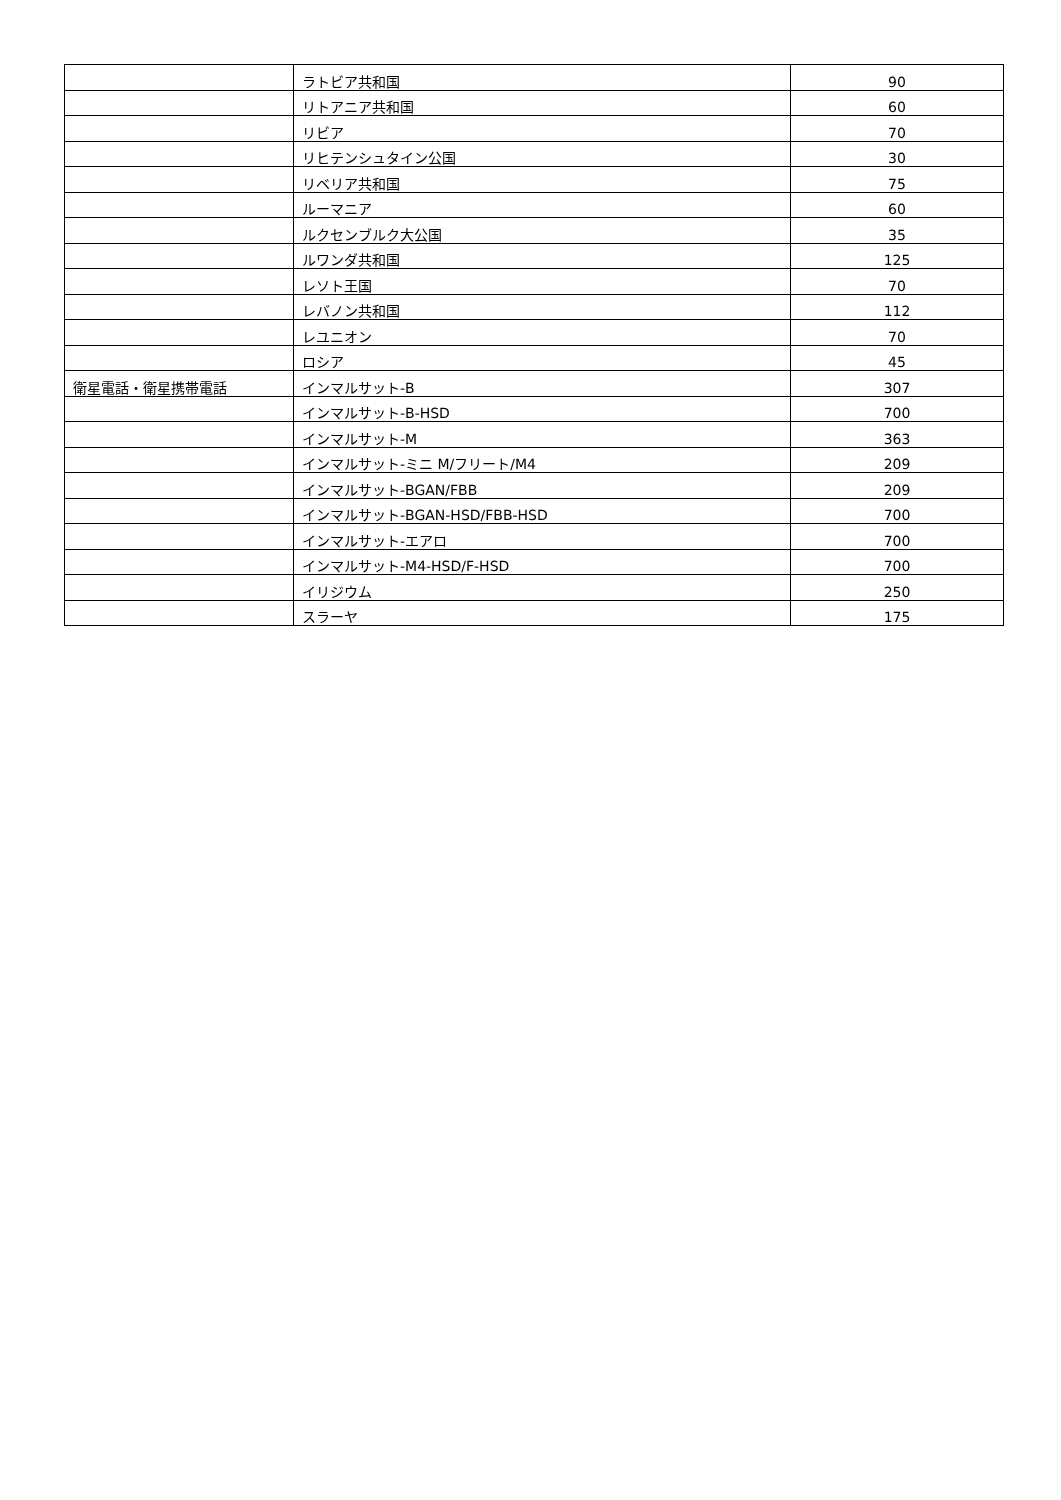| | ラトビア共和国 | 90 |
| | リトアニア共和国 | 60 |
| | リビア | 70 |
| | リヒテンシュタイン公国 | 30 |
| | リベリア共和国 | 75 |
| | ルーマニア | 60 |
| | ルクセンブルク大公国 | 35 |
| | ルワンダ共和国 | 125 |
| | レソト王国 | 70 |
| | レバノン共和国 | 112 |
| | レユニオン | 70 |
| | ロシア | 45 |
| 衛星電話・衛星携帯電話 | インマルサット-B | 307 |
| | インマルサット-B-HSD | 700 |
| | インマルサット-M | 363 |
| | インマルサット-ミニ M/フリート/M4 | 209 |
| | インマルサット-BGAN/FBB | 209 |
| | インマルサット-BGAN-HSD/FBB-HSD | 700 |
| | インマルサット-エアロ | 700 |
| | インマルサット-M4-HSD/F-HSD | 700 |
| | イリジウム | 250 |
| | スラーヤ | 175 |